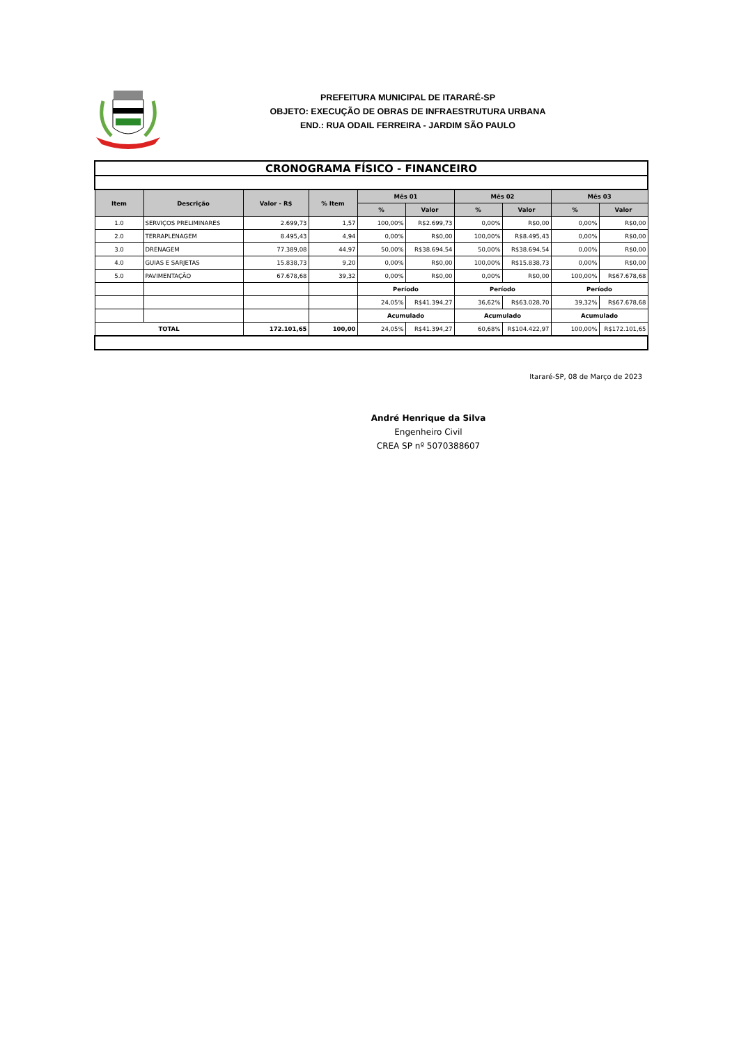PREFEITURA MUNICIPAL DE ITARARÉ-SP
OBJETO: EXECUÇÃO DE OBRAS DE INFRAESTRUTURA URBANA
END.: RUA ODAIL FERREIRA - JARDIM SÃO PAULO
| CRONOGRAMA FÍSICO - FINANCEIRO | | | | | | | | | |
| Item | Descrição | Valor - R$ | % Item | Mês 01 | | Mês 02 | | Mês 03 | |
| | | | | % | Valor | % | Valor | % | Valor |
| 1.0 | SERVIÇOS PRELIMINARES | 2.699,73 | 1,57 | 100,00% | R$2.699,73 | 0,00% | R$0,00 | 0,00% | R$0,00 |
| 2.0 | TERRAPLENAGEM | 8.495,43 | 4,94 | 0,00% | R$0,00 | 100,00% | R$8.495,43 | 0,00% | R$0,00 |
| 3.0 | DRENAGEM | 77.389,08 | 44,97 | 50,00% | R$38.694,54 | 50,00% | R$38.694,54 | 0,00% | R$0,00 |
| 4.0 | GUIAS E SARJETAS | 15.838,73 | 9,20 | 0,00% | R$0,00 | 100,00% | R$15.838,73 | 0,00% | R$0,00 |
| 5.0 | PAVIMENTAÇÃO | 67.678,68 | 39,32 | 0,00% | R$0,00 | 0,00% | R$0,00 | 100,00% | R$67.678,68 |
| | | | | Período | | Período | | Período | |
| | | | | 24,05% | R$41.394,27 | 36,62% | R$63.028,70 | 39,32% | R$67.678,68 |
| | | | | Acumulado | | Acumulado | | Acumulado | |
| TOTAL | | 172.101,65 | 100,00 | 24,05% | R$41.394,27 | 60,68% | R$104.422,97 | 100,00% | R$172.101,65 |
Itararé-SP, 08 de Março de 2023
André Henrique da Silva
Engenheiro Civil
CREA SP nº 5070388607